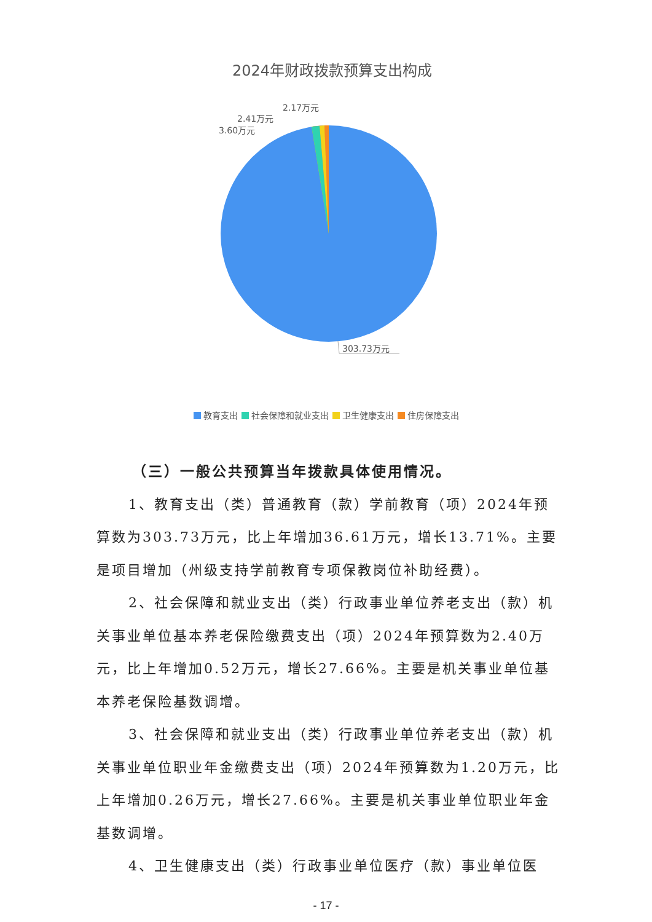2024年财政拨款预算支出构成
2.17万元
2.41万元
3.60万元
303.73万元
教育支出 社会保障和就业支出 卫生健康支出 住房保障支出
（三）一般公共预算当年拨款具体使用情况。
1、教育支出（类）普通教育（款）学前教育（项）2024年预算数为303.73万元，比上年增加36.61万元，增长13.71%。主要是项目增加（州级支持学前教育专项保教岗位补助经费）。
2、社会保障和就业支出（类）行政事业单位养老支出（款）机关事业单位基本养老保险缴费支出（项）2024年预算数为2.40万元，比上年增加0.52万元，增长27.66%。主要是机关事业单位基本养老保险基数调增。
3、社会保障和就业支出（类）行政事业单位养老支出（款）机关事业单位职业年金缴费支出（项）2024年预算数为1.20万元，比上年增加0.26万元，增长27.66%。主要是机关事业单位职业年金基数调增。
4、卫生健康支出（类）行政事业单位医疗（款）事业单位医
- 17 -